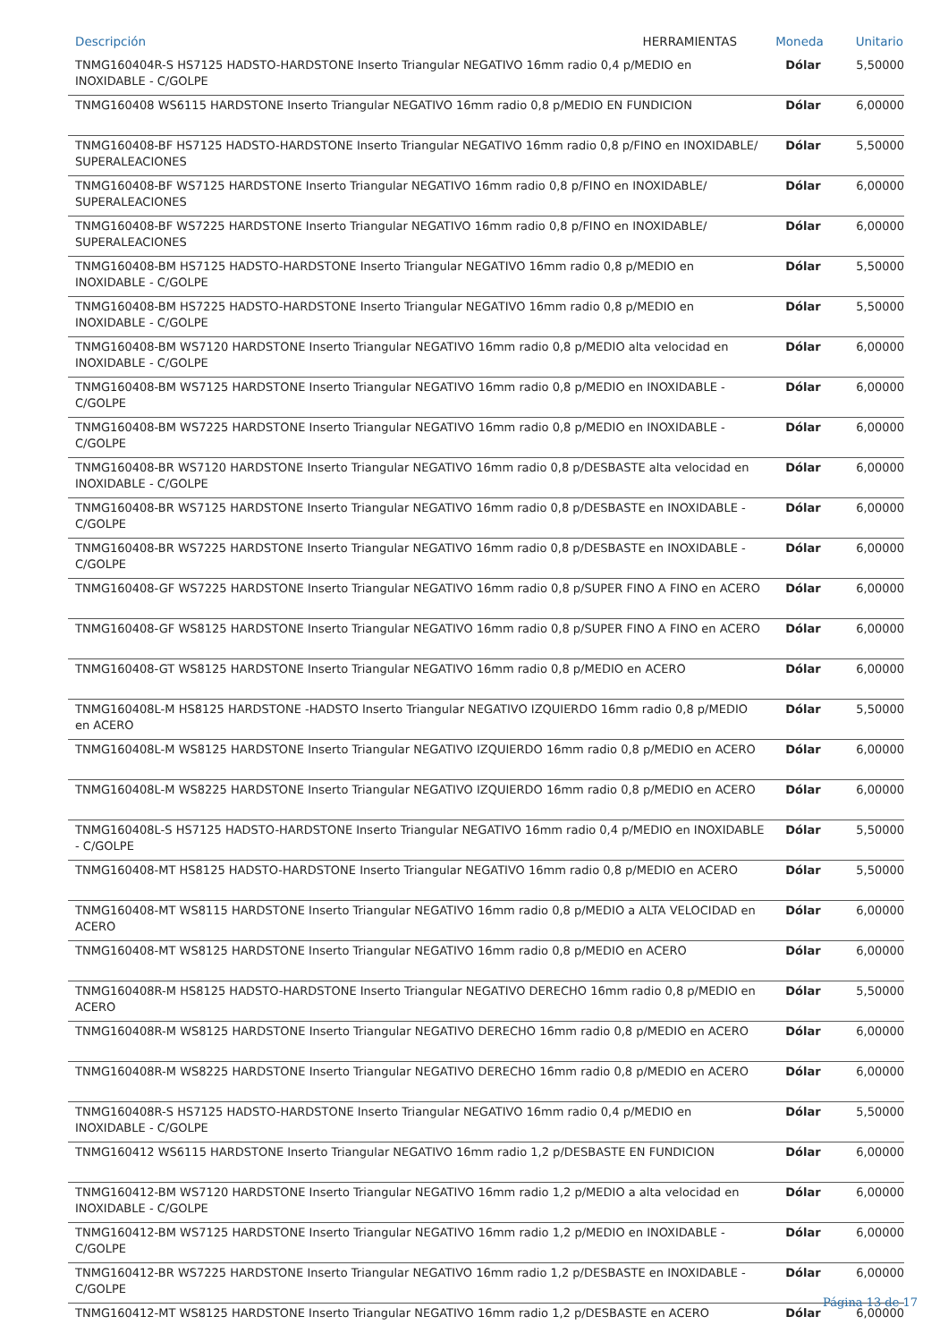| Descripción HERRAMIENTAS | Moneda | Unitario |
| --- | --- | --- |
| TNMG160404R-S HS7125 HADSTO-HARDSTONE Inserto Triangular NEGATIVO 16mm radio 0,4 p/MEDIO en INOXIDABLE - C/GOLPE | Dólar | 5,50000 |
| TNMG160408 WS6115 HARDSTONE Inserto Triangular NEGATIVO 16mm radio 0,8 p/MEDIO EN FUNDICION | Dólar | 6,00000 |
| TNMG160408-BF HS7125 HADSTO-HARDSTONE Inserto Triangular NEGATIVO 16mm radio 0,8 p/FINO en INOXIDABLE/ SUPERALEACIONES | Dólar | 5,50000 |
| TNMG160408-BF WS7125 HARDSTONE Inserto Triangular NEGATIVO 16mm radio 0,8 p/FINO en INOXIDABLE/ SUPERALEACIONES | Dólar | 6,00000 |
| TNMG160408-BF WS7225 HARDSTONE Inserto Triangular NEGATIVO 16mm radio 0,8 p/FINO en INOXIDABLE/ SUPERALEACIONES | Dólar | 6,00000 |
| TNMG160408-BM HS7125 HADSTO-HARDSTONE Inserto Triangular NEGATIVO 16mm radio 0,8 p/MEDIO en INOXIDABLE - C/GOLPE | Dólar | 5,50000 |
| TNMG160408-BM HS7225 HADSTO-HARDSTONE Inserto Triangular NEGATIVO 16mm radio 0,8 p/MEDIO en INOXIDABLE - C/GOLPE | Dólar | 5,50000 |
| TNMG160408-BM WS7120 HARDSTONE Inserto Triangular NEGATIVO 16mm radio 0,8 p/MEDIO alta velocidad en INOXIDABLE - C/GOLPE | Dólar | 6,00000 |
| TNMG160408-BM WS7125 HARDSTONE Inserto Triangular NEGATIVO 16mm radio 0,8 p/MEDIO en INOXIDABLE - C/GOLPE | Dólar | 6,00000 |
| TNMG160408-BM WS7225 HARDSTONE Inserto Triangular NEGATIVO 16mm radio 0,8 p/MEDIO en INOXIDABLE - C/GOLPE | Dólar | 6,00000 |
| TNMG160408-BR WS7120 HARDSTONE Inserto Triangular NEGATIVO 16mm radio 0,8 p/DESBASTE alta velocidad en INOXIDABLE - C/GOLPE | Dólar | 6,00000 |
| TNMG160408-BR WS7125 HARDSTONE Inserto Triangular NEGATIVO 16mm radio 0,8 p/DESBASTE en INOXIDABLE - C/GOLPE | Dólar | 6,00000 |
| TNMG160408-BR WS7225 HARDSTONE Inserto Triangular NEGATIVO 16mm radio 0,8 p/DESBASTE en INOXIDABLE - C/GOLPE | Dólar | 6,00000 |
| TNMG160408-GF WS7225 HARDSTONE Inserto Triangular NEGATIVO 16mm radio 0,8 p/SUPER FINO A FINO en ACERO | Dólar | 6,00000 |
| TNMG160408-GF WS8125 HARDSTONE Inserto Triangular NEGATIVO 16mm radio 0,8 p/SUPER FINO A FINO en ACERO | Dólar | 6,00000 |
| TNMG160408-GT WS8125 HARDSTONE Inserto Triangular NEGATIVO 16mm radio 0,8 p/MEDIO en ACERO | Dólar | 6,00000 |
| TNMG160408L-M HS8125 HARDSTONE -HADSTO Inserto Triangular NEGATIVO IZQUIERDO 16mm radio 0,8 p/MEDIO en ACERO | Dólar | 5,50000 |
| TNMG160408L-M WS8125 HARDSTONE Inserto Triangular NEGATIVO IZQUIERDO 16mm radio 0,8 p/MEDIO en ACERO | Dólar | 6,00000 |
| TNMG160408L-M WS8225 HARDSTONE Inserto Triangular NEGATIVO IZQUIERDO 16mm radio 0,8 p/MEDIO en ACERO | Dólar | 6,00000 |
| TNMG160408L-S HS7125 HADSTO-HARDSTONE Inserto Triangular NEGATIVO 16mm radio 0,4 p/MEDIO en INOXIDABLE - C/GOLPE | Dólar | 5,50000 |
| TNMG160408-MT HS8125 HADSTO-HARDSTONE Inserto Triangular NEGATIVO 16mm radio 0,8 p/MEDIO en ACERO | Dólar | 5,50000 |
| TNMG160408-MT WS8115 HARDSTONE Inserto Triangular NEGATIVO 16mm radio 0,8 p/MEDIO a ALTA VELOCIDAD en ACERO | Dólar | 6,00000 |
| TNMG160408-MT WS8125 HARDSTONE Inserto Triangular NEGATIVO 16mm radio 0,8 p/MEDIO en ACERO | Dólar | 6,00000 |
| TNMG160408R-M HS8125 HADSTO-HARDSTONE Inserto Triangular NEGATIVO DERECHO 16mm radio 0,8 p/MEDIO en ACERO | Dólar | 5,50000 |
| TNMG160408R-M WS8125 HARDSTONE Inserto Triangular NEGATIVO DERECHO 16mm radio 0,8 p/MEDIO en ACERO | Dólar | 6,00000 |
| TNMG160408R-M WS8225 HARDSTONE Inserto Triangular NEGATIVO DERECHO 16mm radio 0,8 p/MEDIO en ACERO | Dólar | 6,00000 |
| TNMG160408R-S HS7125 HADSTO-HARDSTONE Inserto Triangular NEGATIVO 16mm radio 0,4 p/MEDIO en INOXIDABLE - C/GOLPE | Dólar | 5,50000 |
| TNMG160412 WS6115 HARDSTONE Inserto Triangular NEGATIVO 16mm radio 1,2 p/DESBASTE EN FUNDICION | Dólar | 6,00000 |
| TNMG160412-BM WS7120 HARDSTONE Inserto Triangular NEGATIVO 16mm radio 1,2 p/MEDIO a alta velocidad en INOXIDABLE - C/GOLPE | Dólar | 6,00000 |
| TNMG160412-BM WS7125 HARDSTONE Inserto Triangular NEGATIVO 16mm radio 1,2 p/MEDIO en INOXIDABLE - C/GOLPE | Dólar | 6,00000 |
| TNMG160412-BR WS7225 HARDSTONE Inserto Triangular NEGATIVO 16mm radio 1,2 p/DESBASTE en INOXIDABLE - C/GOLPE | Dólar | 6,00000 |
| TNMG160412-MT WS8125 HARDSTONE Inserto Triangular NEGATIVO 16mm radio 1,2 p/DESBASTE en ACERO | Dólar | 6,00000 |
Página 13 de 17